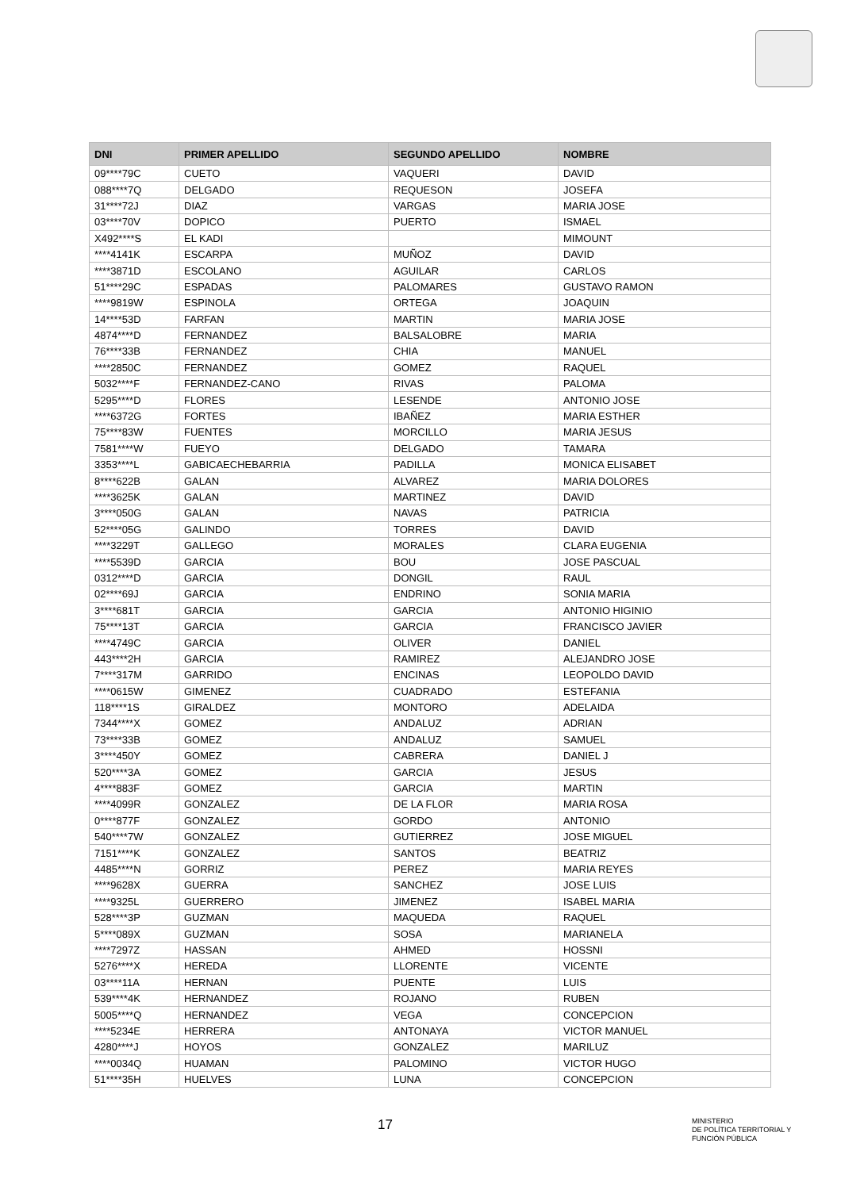| DNI | PRIMER APELLIDO | SEGUNDO APELLIDO | NOMBRE |
| --- | --- | --- | --- |
| 09****79C | CUETO | VAQUERI | DAVID |
| 088****7Q | DELGADO | REQUESON | JOSEFA |
| 31****72J | DIAZ | VARGAS | MARIA JOSE |
| 03****70V | DOPICO | PUERTO | ISMAEL |
| X492****S | EL KADI | | MIMOUNT |
| ****4141K | ESCARPA | MUÑOZ | DAVID |
| ****3871D | ESCOLANO | AGUILAR | CARLOS |
| 51****29C | ESPADAS | PALOMARES | GUSTAVO RAMON |
| ****9819W | ESPINOLA | ORTEGA | JOAQUIN |
| 14****53D | FARFAN | MARTIN | MARIA JOSE |
| 4874****D | FERNANDEZ | BALSALOBRE | MARIA |
| 76****33B | FERNANDEZ | CHIA | MANUEL |
| ****2850C | FERNANDEZ | GOMEZ | RAQUEL |
| 5032****F | FERNANDEZ-CANO | RIVAS | PALOMA |
| 5295****D | FLORES | LESENDE | ANTONIO JOSE |
| ****6372G | FORTES | IBAÑEZ | MARIA ESTHER |
| 75****83W | FUENTES | MORCILLO | MARIA JESUS |
| 7581****W | FUEYO | DELGADO | TAMARA |
| 3353****L | GABICAECHEBARRIA | PADILLA | MONICA ELISABET |
| 8****622B | GALAN | ALVAREZ | MARIA DOLORES |
| ****3625K | GALAN | MARTINEZ | DAVID |
| 3****050G | GALAN | NAVAS | PATRICIA |
| 52****05G | GALINDO | TORRES | DAVID |
| ****3229T | GALLEGO | MORALES | CLARA EUGENIA |
| ****5539D | GARCIA | BOU | JOSE PASCUAL |
| 0312****D | GARCIA | DONGIL | RAUL |
| 02****69J | GARCIA | ENDRINO | SONIA MARIA |
| 3****681T | GARCIA | GARCIA | ANTONIO HIGINIO |
| 75****13T | GARCIA | GARCIA | FRANCISCO JAVIER |
| ****4749C | GARCIA | OLIVER | DANIEL |
| 443****2H | GARCIA | RAMIREZ | ALEJANDRO JOSE |
| 7****317M | GARRIDO | ENCINAS | LEOPOLDO DAVID |
| ****0615W | GIMENEZ | CUADRADO | ESTEFANIA |
| 118****1S | GIRALDEZ | MONTORO | ADELAIDA |
| 7344****X | GOMEZ | ANDALUZ | ADRIAN |
| 73****33B | GOMEZ | ANDALUZ | SAMUEL |
| 3****450Y | GOMEZ | CABRERA | DANIEL J |
| 520****3A | GOMEZ | GARCIA | JESUS |
| 4****883F | GOMEZ | GARCIA | MARTIN |
| ****4099R | GONZALEZ | DE LA FLOR | MARIA ROSA |
| 0****877F | GONZALEZ | GORDO | ANTONIO |
| 540****7W | GONZALEZ | GUTIERREZ | JOSE MIGUEL |
| 7151****K | GONZALEZ | SANTOS | BEATRIZ |
| 4485****N | GORRIZ | PEREZ | MARIA REYES |
| ****9628X | GUERRA | SANCHEZ | JOSE LUIS |
| ****9325L | GUERRERO | JIMENEZ | ISABEL MARIA |
| 528****3P | GUZMAN | MAQUEDA | RAQUEL |
| 5****089X | GUZMAN | SOSA | MARIANELA |
| ****7297Z | HASSAN | AHMED | HOSSNI |
| 5276****X | HEREDA | LLORENTE | VICENTE |
| 03****11A | HERNAN | PUENTE | LUIS |
| 539****4K | HERNANDEZ | ROJANO | RUBEN |
| 5005****Q | HERNANDEZ | VEGA | CONCEPCION |
| ****5234E | HERRERA | ANTONAYA | VICTOR MANUEL |
| 4280****J | HOYOS | GONZALEZ | MARILUZ |
| ****0034Q | HUAMAN | PALOMINO | VICTOR HUGO |
| 51****35H | HUELVES | LUNA | CONCEPCION |
17
MINISTERIO
DE POLÍTICA TERRITORIAL Y
FUNCIÓN PÚBLICA